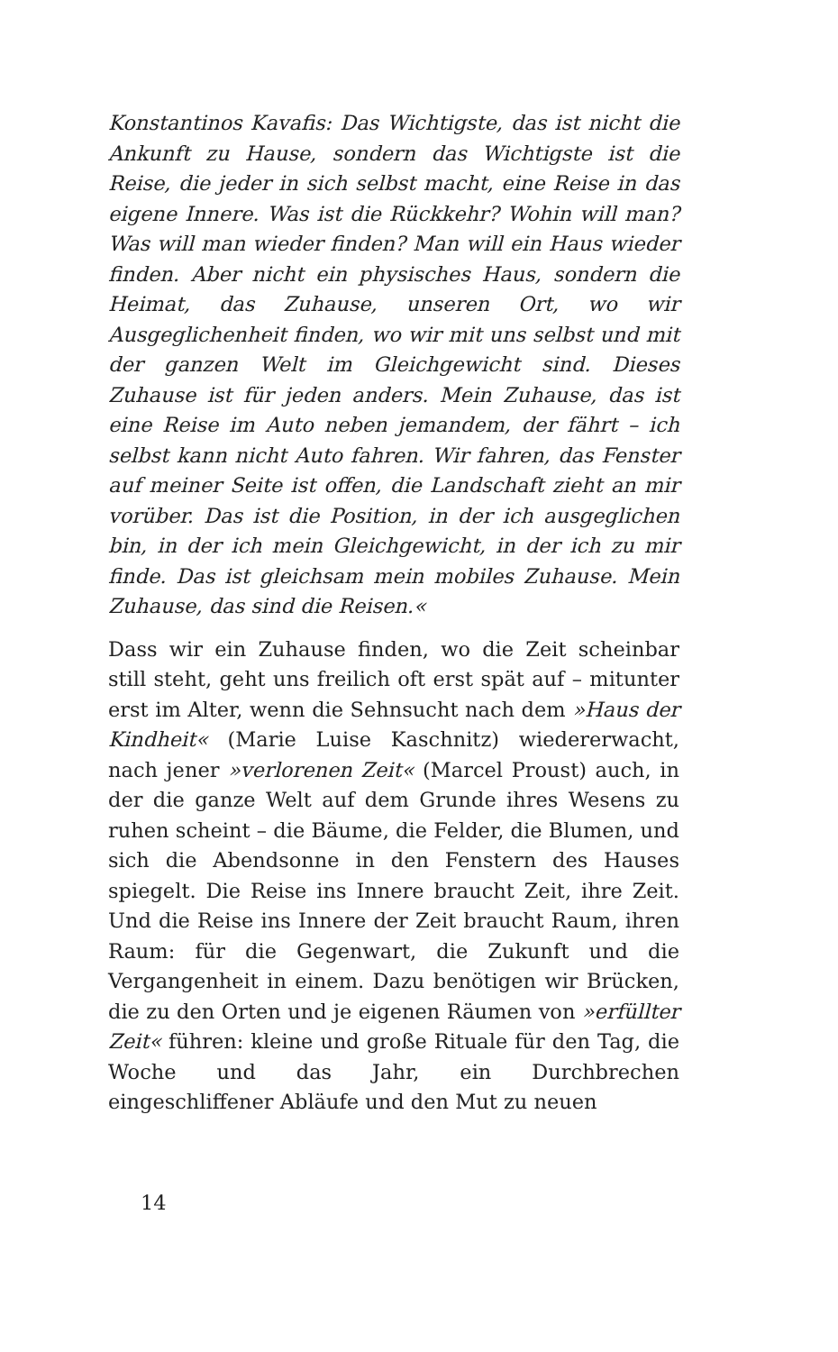Konstantinos Kavafis: Das Wichtigste, das ist nicht die Ankunft zu Hause, sondern das Wichtigste ist die Reise, die jeder in sich selbst macht, eine Reise in das eigene Innere. Was ist die Rückkehr? Wohin will man? Was will man wieder finden? Man will ein Haus wieder finden. Aber nicht ein physisches Haus, sondern die Heimat, das Zuhause, unseren Ort, wo wir Ausgeglichenheit finden, wo wir mit uns selbst und mit der ganzen Welt im Gleichgewicht sind. Dieses Zuhause ist für jeden anders. Mein Zuhause, das ist eine Reise im Auto neben jemandem, der fährt – ich selbst kann nicht Auto fahren. Wir fahren, das Fenster auf meiner Seite ist offen, die Landschaft zieht an mir vorüber. Das ist die Position, in der ich ausgeglichen bin, in der ich mein Gleichgewicht, in der ich zu mir finde. Das ist gleichsam mein mobiles Zuhause. Mein Zuhause, das sind die Reisen.«
Dass wir ein Zuhause finden, wo die Zeit scheinbar still steht, geht uns freilich oft erst spät auf – mitunter erst im Alter, wenn die Sehnsucht nach dem »Haus der Kindheit« (Marie Luise Kaschnitz) wiedererwacht, nach jener »verlorenen Zeit« (Marcel Proust) auch, in der die ganze Welt auf dem Grunde ihres Wesens zu ruhen scheint – die Bäume, die Felder, die Blumen, und sich die Abendsonne in den Fenstern des Hauses spiegelt. Die Reise ins Innere braucht Zeit, ihre Zeit. Und die Reise ins Innere der Zeit braucht Raum, ihren Raum: für die Gegenwart, die Zukunft und die Vergangenheit in einem. Dazu benötigen wir Brücken, die zu den Orten und je eigenen Räumen von »erfüllter Zeit« führen: kleine und große Rituale für den Tag, die Woche und das Jahr, ein Durchbrechen eingeschliffener Abläufe und den Mut zu neuen
14